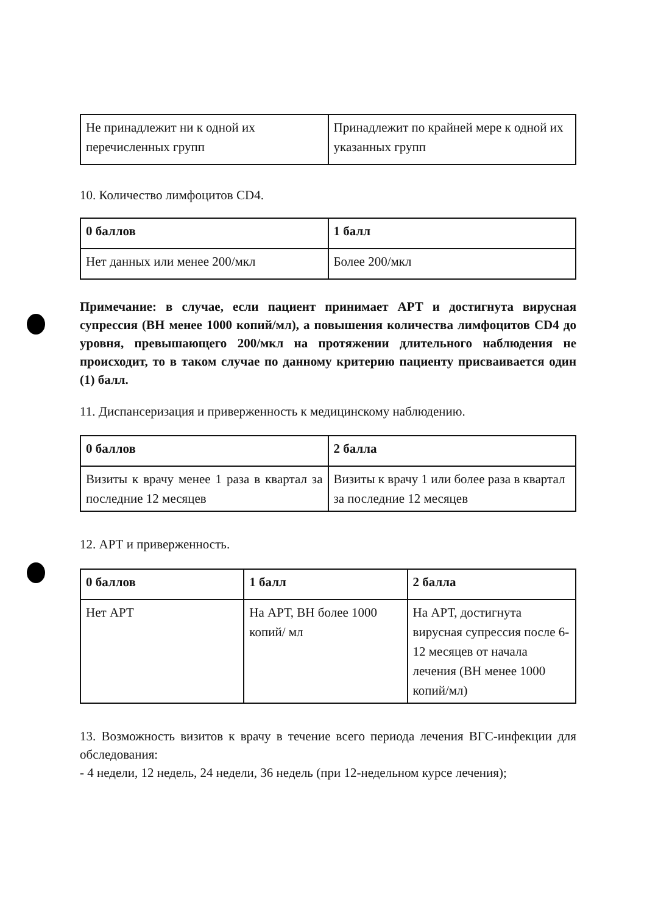| Не принадлежит ни к одной их перечисленных групп | Принадлежит по крайней мере к одной их указанных групп |
10. Количество лимфоцитов CD4.
| 0 баллов | 1 балл |
| Нет данных или менее 200/мкл | Более 200/мкл |
Примечание: в случае, если пациент принимает АРТ и достигнута вирусная супрессия (ВН менее 1000 копий/мл), а повышения количества лимфоцитов CD4 до уровня, превышающего 200/мкл на протяжении длительного наблюдения не происходит, то в таком случае по данному критерию пациенту присваивается один (1) балл.
11. Диспансеризация и приверженность к медицинскому наблюдению.
| 0 баллов | 2 балла |
| Визиты к врачу менее 1 раза в квартал за последние 12 месяцев | Визиты к врачу 1 или более раза в квартал за последние 12 месяцев |
12. АРТ и приверженность.
| 0 баллов | 1 балл | 2 балла |
| Нет АРТ | На АРТ, ВН более 1000 копий/ мл | На АРТ, достигнута вирусная супрессия после 6-12 месяцев от начала лечения (ВН менее 1000 копий/мл) |
13. Возможность визитов к врачу в течение всего периода лечения ВГС-инфекции для обследования:
- 4 недели, 12 недель, 24 недели, 36 недель (при 12-недельном курсе лечения);